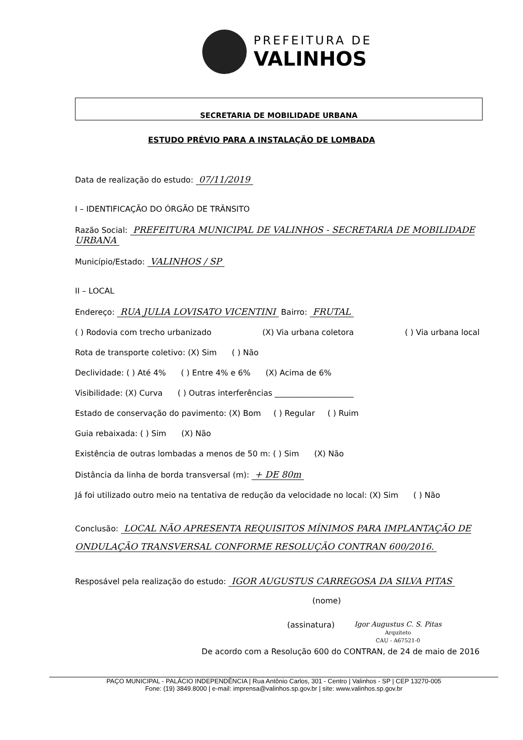PREFEITURA DE
VALINHOS
SECRETARIA DE MOBILIDADE URBANA
ESTUDO PRÉVIO PARA A INSTALAÇÃO DE LOMBADA
Data de realização do estudo: 07/11/2019
I – IDENTIFICAÇÃO DO ÓRGÃO DE TRÂNSITO
Razão Social: PREFEITURA MUNICIPAL DE VALINHOS - SECRETARIA DE MOBILIDADE URBANA
Município/Estado: VALINHOS / SP
II – LOCAL
Endereço: RUA JULIA LOVISATO VICENTINI Bairro: FRUTAL
( ) Rodovia com trecho urbanizado (X) Via urbana coletora ( ) Via urbana local
Rota de transporte coletivo: (X) Sim ( ) Não
Declividade: ( ) Até 4% ( ) Entre 4% e 6% (X) Acima de 6%
Visibilidade: (X) Curva ( ) Outras interferências ____________________
Estado de conservação do pavimento: (X) Bom ( ) Regular ( ) Ruim
Guia rebaixada: ( ) Sim (X) Não
Existência de outras lombadas a menos de 50 m: ( ) Sim (X) Não
Distância da linha de borda transversal (m): + DE 80m
Já foi utilizado outro meio na tentativa de redução da velocidade no local: (X) Sim ( ) Não
Conclusão: LOCAL NÃO APRESENTA REQUISITOS MÍNIMOS PARA IMPLANTAÇÃO DE ONDULAÇÃO TRANSVERSAL CONFORME RESOLUÇÃO CONTRAN 600/2016.
Resposável pela realização do estudo: IGOR AUGUSTUS CARREGOSA DA SILVA PITAS
(nome)
(assinatura) Igor Augustus C. S. Pitas
Arquiteto
CAU - A67521-0
De acordo com a Resolução 600 do CONTRAN, de 24 de maio de 2016
PAÇO MUNICIPAL - PALÁCIO INDEPENDÊNCIA | Rua Antônio Carlos, 301 - Centro | Valinhos - SP | CEP 13270-005
Fone: (19) 3849.8000 | e-mail: imprensa@valinhos.sp.gov.br | site: www.valinhos.sp.gov.br